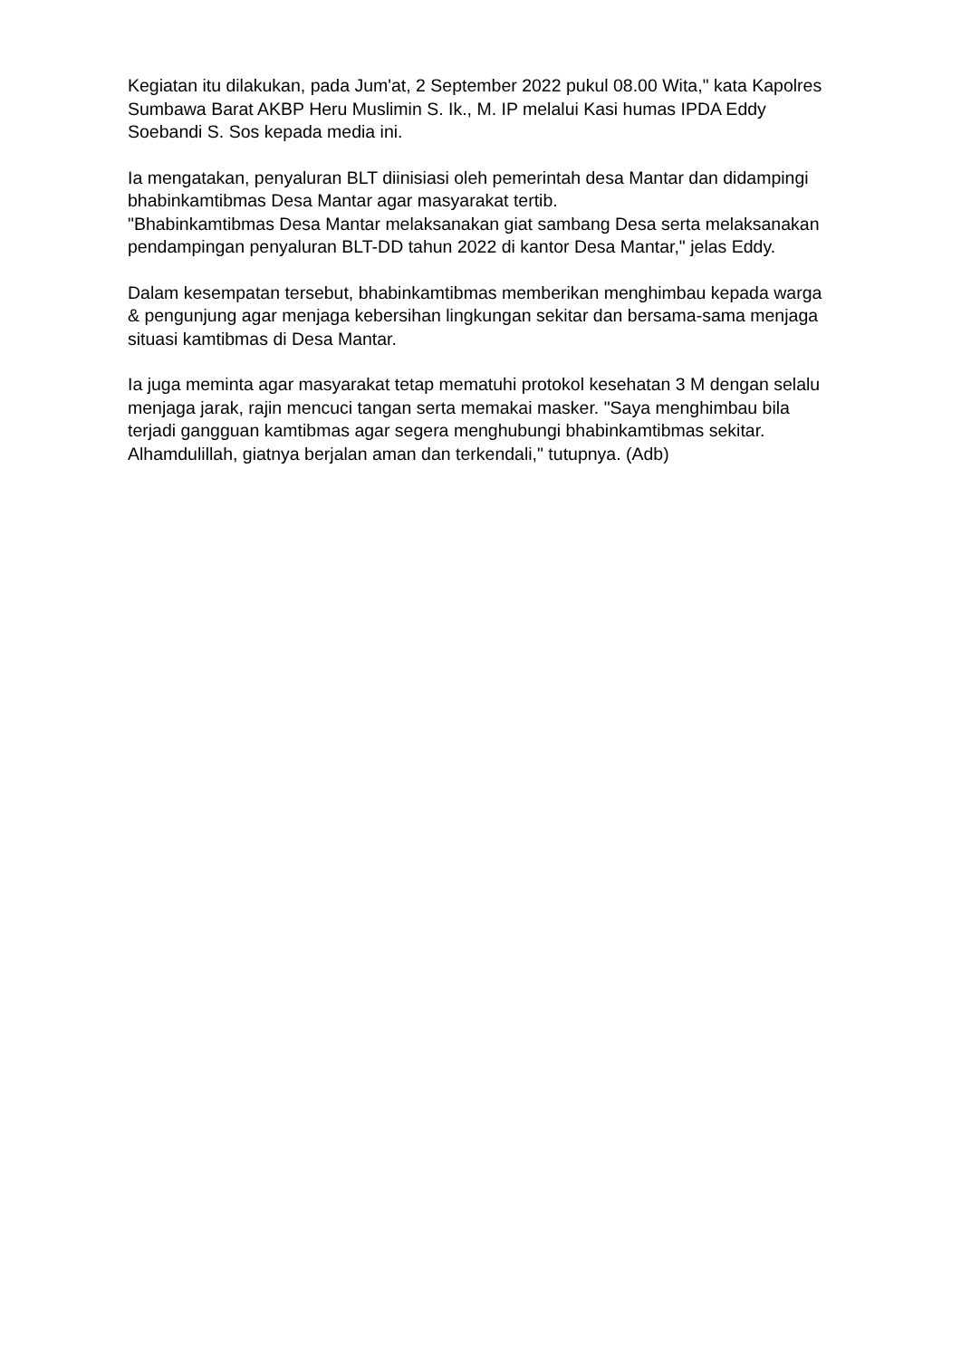Kegiatan itu dilakukan, pada Jum'at, 2 September 2022 pukul 08.00 Wita," kata Kapolres Sumbawa Barat AKBP Heru Muslimin S. Ik., M. IP melalui Kasi humas IPDA Eddy Soebandi S. Sos kepada media ini.
Ia mengatakan, penyaluran BLT diinisiasi oleh pemerintah desa Mantar dan didampingi bhabinkamtibmas Desa Mantar agar masyarakat tertib.
"Bhabinkamtibmas Desa Mantar melaksanakan giat sambang Desa serta melaksanakan pendampingan penyaluran BLT-DD tahun 2022 di kantor Desa Mantar," jelas Eddy.
Dalam kesempatan tersebut, bhabinkamtibmas memberikan menghimbau kepada warga & pengunjung agar menjaga kebersihan lingkungan sekitar dan bersama-sama menjaga situasi kamtibmas di Desa Mantar.
Ia juga meminta agar masyarakat tetap mematuhi protokol kesehatan 3 M dengan selalu menjaga jarak, rajin mencuci tangan serta memakai masker. "Saya menghimbau bila terjadi gangguan kamtibmas agar segera menghubungi bhabinkamtibmas sekitar. Alhamdulillah, giatnya berjalan aman dan terkendali," tutupnya. (Adb)